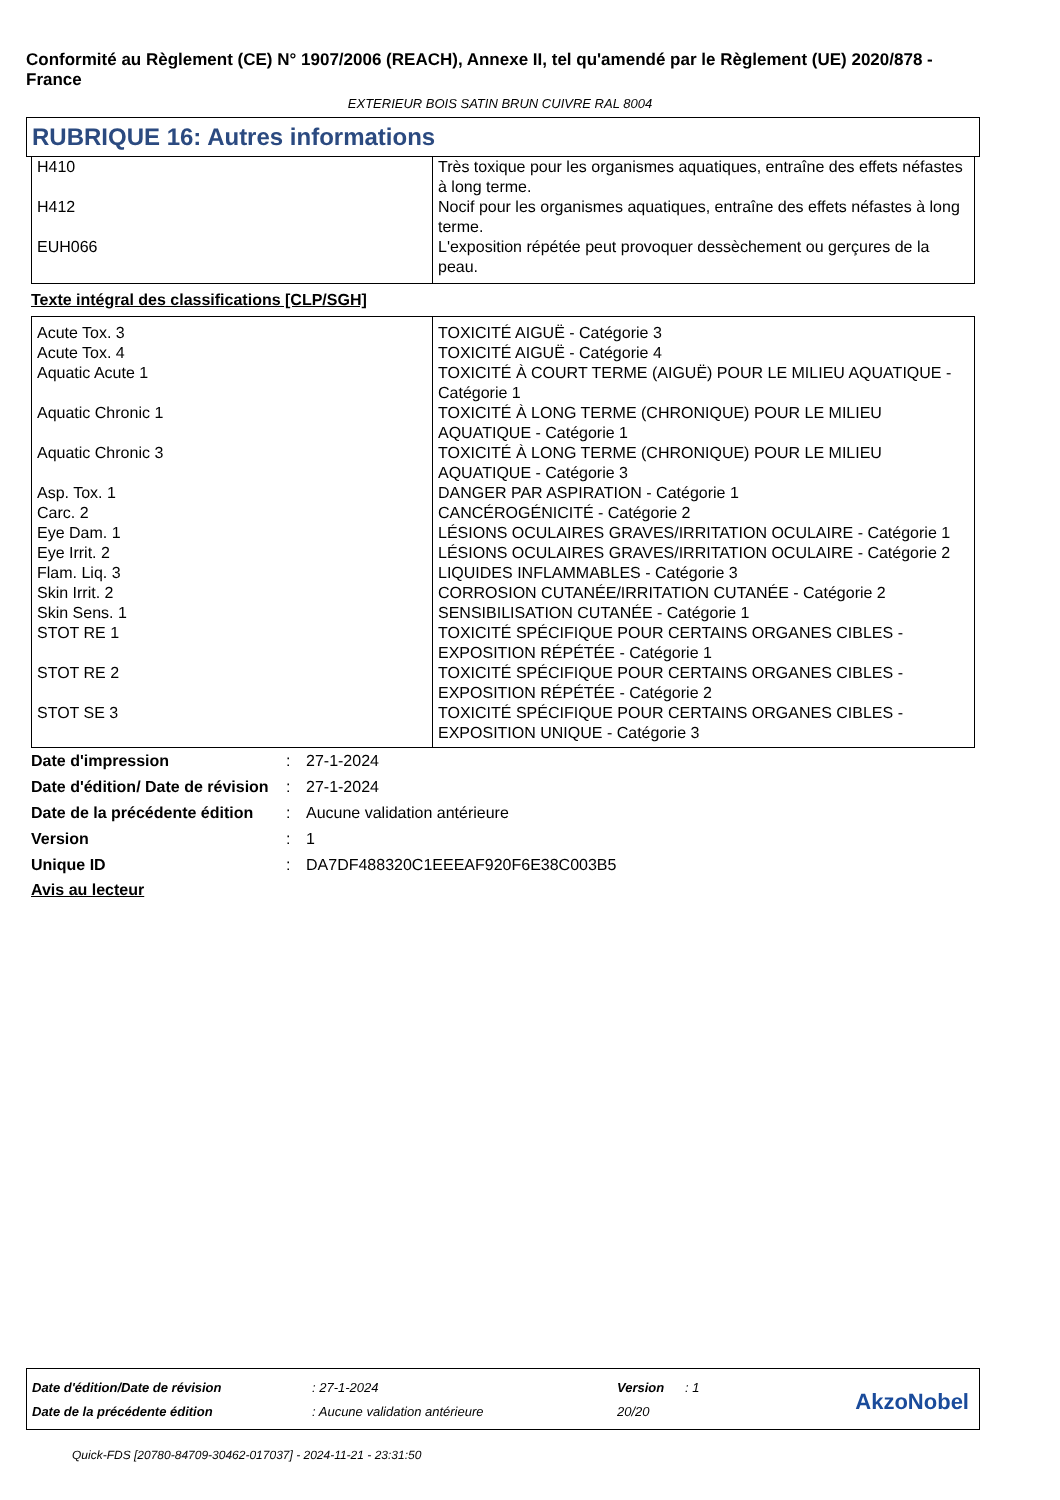Conformité au Règlement (CE) N° 1907/2006 (REACH), Annexe II, tel qu'amendé par le Règlement (UE) 2020/878 - France
EXTERIEUR BOIS SATIN BRUN CUIVRE RAL 8004
RUBRIQUE 16: Autres informations
| H410 | Très toxique pour les organismes aquatiques, entraîne des effets néfastes à long terme. |
| H412 | Nocif pour les organismes aquatiques, entraîne des effets néfastes à long terme. |
| EUH066 | L'exposition répétée peut provoquer dessèchement ou gerçures de la peau. |
Texte intégral des classifications [CLP/SGH]
| Acute Tox. 3 | TOXICITÉ AIGUË - Catégorie 3 |
| Acute Tox. 4 | TOXICITÉ AIGUË - Catégorie 4 |
| Aquatic Acute 1 | TOXICITÉ À COURT TERME (AIGUË) POUR LE MILIEU AQUATIQUE - Catégorie 1 |
| Aquatic Chronic 1 | TOXICITÉ À LONG TERME (CHRONIQUE) POUR LE MILIEU AQUATIQUE - Catégorie 1 |
| Aquatic Chronic 3 | TOXICITÉ À LONG TERME (CHRONIQUE) POUR LE MILIEU AQUATIQUE - Catégorie 3 |
| Asp. Tox. 1 | DANGER PAR ASPIRATION - Catégorie 1 |
| Carc. 2 | CANCÉROGÉNICITÉ - Catégorie 2 |
| Eye Dam. 1 | LÉSIONS OCULAIRES GRAVES/IRRITATION OCULAIRE - Catégorie 1 |
| Eye Irrit. 2 | LÉSIONS OCULAIRES GRAVES/IRRITATION OCULAIRE - Catégorie 2 |
| Flam. Liq. 3 | LIQUIDES INFLAMMABLES - Catégorie 3 |
| Skin Irrit. 2 | CORROSION CUTANÉE/IRRITATION CUTANÉE - Catégorie 2 |
| Skin Sens. 1 | SENSIBILISATION CUTANÉE - Catégorie 1 |
| STOT RE 1 | TOXICITÉ SPÉCIFIQUE POUR CERTAINS ORGANES CIBLES - EXPOSITION RÉPÉTÉE - Catégorie 1 |
| STOT RE 2 | TOXICITÉ SPÉCIFIQUE POUR CERTAINS ORGANES CIBLES - EXPOSITION RÉPÉTÉE - Catégorie 2 |
| STOT SE 3 | TOXICITÉ SPÉCIFIQUE POUR CERTAINS ORGANES CIBLES - EXPOSITION UNIQUE - Catégorie 3 |
| Date d'impression | : | 27-1-2024 |
| Date d'édition/ Date de révision | : | 27-1-2024 |
| Date de la précédente édition | : | Aucune validation antérieure |
| Version | : | 1 |
| Unique ID | : | DA7DF488320C1EEEAF920F6E38C003B5 |
Avis au lecteur
| Date d'édition/Date de révision | : 27-1-2024 | Version | : 1 |
| Date de la précédente édition | : Aucune validation antérieure | 20/20 | |
AkzoNobel
Quick-FDS [20780-84709-30462-017037] - 2024-11-21 - 23:31:50